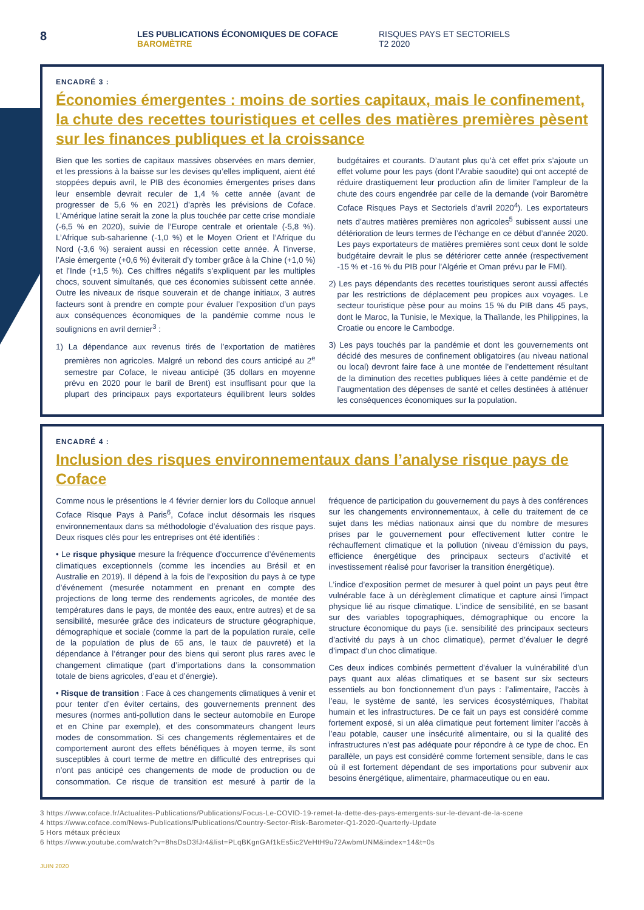8
LES PUBLICATIONS ÉCONOMIQUES DE COFACE
BAROMÈTRE
RISQUES PAYS ET SECTORIELS
T2 2020
ENCADRÉ 3 :
Économies émergentes : moins de sorties capitaux, mais le confinement, la chute des recettes touristiques et celles des matières premières pèsent sur les finances publiques et la croissance
Bien que les sorties de capitaux massives observées en mars dernier, et les pressions à la baisse sur les devises qu’elles impliquent, aient été stoppées depuis avril, le PIB des économies émergentes prises dans leur ensemble devrait reculer de 1,4 % cette année (avant de progresser de 5,6 % en 2021) d’après les prévisions de Coface. L’Amérique latine serait la zone la plus touchée par cette crise mondiale (-6,5 % en 2020), suivie de l’Europe centrale et orientale (-5,8 %). L’Afrique sub-saharienne (-1,0 %) et le Moyen Orient et l’Afrique du Nord (-3,6 %) seraient aussi en récession cette année. À l’inverse, l’Asie émergente (+0,6 %) éviterait d’y tomber grâce à la Chine (+1,0 %) et l’Inde (+1,5 %). Ces chiffres négatifs s’expliquent par les multiples chocs, souvent simultanés, que ces économies subissent cette année. Outre les niveaux de risque souverain et de change initiaux, 3 autres facteurs sont à prendre en compte pour évaluer l’exposition d’un pays aux conséquences économiques de la pandémie comme nous le soulignions en avril dernier<sup>3</sup> :
1) La dépendance aux revenus tirés de l’exportation de matières premières non agricoles. Malgré un rebond des cours anticipé au 2<sup>e</sup> semestre par Coface, le niveau anticipé (35 dollars en moyenne prévu en 2020 pour le baril de Brent) est insuffisant pour que la plupart des principaux pays exportateurs équilibrent leurs soldes budgétaires et courants. D’autant plus qu’à cet effet prix s’ajoute un effet volume pour les pays (dont l’Arabie saoudite) qui ont accepté de réduire drastiquement leur production afin de limiter l’ampleur de la chute des cours engendrée par celle de la demande (voir Baromètre Coface Risques Pays et Sectoriels d’avril 2020<sup>4</sup>). Les exportateurs nets d’autres matières premières non agricoles<sup>5</sup> subissent aussi une détérioration de leurs termes de l’échange en ce début d’année 2020. Les pays exportateurs de matières premières sont ceux dont le solde budgétaire devrait le plus se détériorer cette année (respectivement -15 % et -16 % du PIB pour l’Algérie et Oman prévu par le FMI).
2) Les pays dépendants des recettes touristiques seront aussi affectés par les restrictions de déplacement peu propices aux voyages. Le secteur touristique pèse pour au moins 15 % du PIB dans 45 pays, dont le Maroc, la Tunisie, le Mexique, la Thaïlande, les Philippines, la Croatie ou encore le Cambodge.
3) Les pays touchés par la pandémie et dont les gouvernements ont décidé des mesures de confinement obligatoires (au niveau national ou local) devront faire face à une montée de l’endettement résultant de la diminution des recettes publiques liées à cette pandémie et de l’augmentation des dépenses de santé et celles destinées à atténuer les conséquences économiques sur la population.
ENCADRÉ 4 :
Inclusion des risques environnementaux dans l’analyse risque pays de Coface
Comme nous le présentions le 4 février dernier lors du Colloque annuel Coface Risque Pays à Paris<sup>6</sup>, Coface inclut désormais les risques environnementaux dans sa méthodologie d’évaluation des risque pays. Deux risques clés pour les entreprises ont été identifiés :
• Le risque physique mesure la fréquence d’occurrence d’événements climatiques exceptionnels (comme les incendies au Brésil et en Australie en 2019). Il dépend à la fois de l’exposition du pays à ce type d’événement (mesurée notamment en prenant en compte des projections de long terme des rendements agricoles, de montée des températures dans le pays, de montée des eaux, entre autres) et de sa sensibilité, mesurée grâce des indicateurs de structure géographique, démographique et sociale (comme la part de la population rurale, celle de la population de plus de 65 ans, le taux de pauvreté) et la dépendance à l’étranger pour des biens qui seront plus rares avec le changement climatique (part d’importations dans la consommation totale de biens agricoles, d’eau et d’énergie).
• Risque de transition : Face à ces changements climatiques à venir et pour tenter d’en éviter certains, des gouvernements prennent des mesures (normes anti-pollution dans le secteur automobile en Europe et en Chine par exemple), et des consommateurs changent leurs modes de consommation. Si ces changements réglementaires et de comportement auront des effets bénéfiques à moyen terme, ils sont susceptibles à court terme de mettre en difficulté des entreprises qui n’ont pas anticipé ces changements de mode de production ou de consommation. Ce risque de transition est mesuré à partir de la fréquence de participation du gouvernement du pays à des conférences sur les changements environnementaux, à celle du traitement de ce sujet dans les médias nationaux ainsi que du nombre de mesures prises par le gouvernement pour effectivement lutter contre le réchauffement climatique et la pollution (niveau d’émission du pays, efficience énergétique des principaux secteurs d’activité et investissement réalisé pour favoriser la transition énergétique).
L’indice d’exposition permet de mesurer à quel point un pays peut être vulnérable face à un dérèglement climatique et capture ainsi l’impact physique lié au risque climatique. L’indice de sensibilité, en se basant sur des variables topographiques, démographique ou encore la structure économique du pays (i.e. sensibilité des principaux secteurs d’activité du pays à un choc climatique), permet d’évaluer le degré d’impact d’un choc climatique.
Ces deux indices combinés permettent d’évaluer la vulnérabilité d’un pays quant aux aléas climatiques et se basent sur six secteurs essentiels au bon fonctionnement d’un pays : l’alimentaire, l’accès à l’eau, le système de santé, les services écosystémiques, l’habitat humain et les infrastructures. De ce fait un pays est considéré comme fortement exposé, si un aléa climatique peut fortement limiter l’accès à l’eau potable, causer une insécurité alimentaire, ou si la qualité des infrastructures n’est pas adéquate pour répondre à ce type de choc. En parallèle, un pays est considéré comme fortement sensible, dans le cas où il est fortement dépendant de ses importations pour subvenir aux besoins énergétique, alimentaire, pharmaceutique ou en eau.
3 https://www.coface.fr/Actualites-Publications/Publications/Focus-Le-COVID-19-remet-la-dette-des-pays-emergents-sur-le-devant-de-la-scene
4 https://www.coface.com/News-Publications/Publications/Country-Sector-Risk-Barometer-Q1-2020-Quarterly-Update
5 Hors métaux précieux
6 https://www.youtube.com/watch?v=8hsDsD3fJr4&list=PLqBKgnGAf1kEs5ic2VeHtH9u72AwbmUNM&index=14&t=0s
JUIN 2020